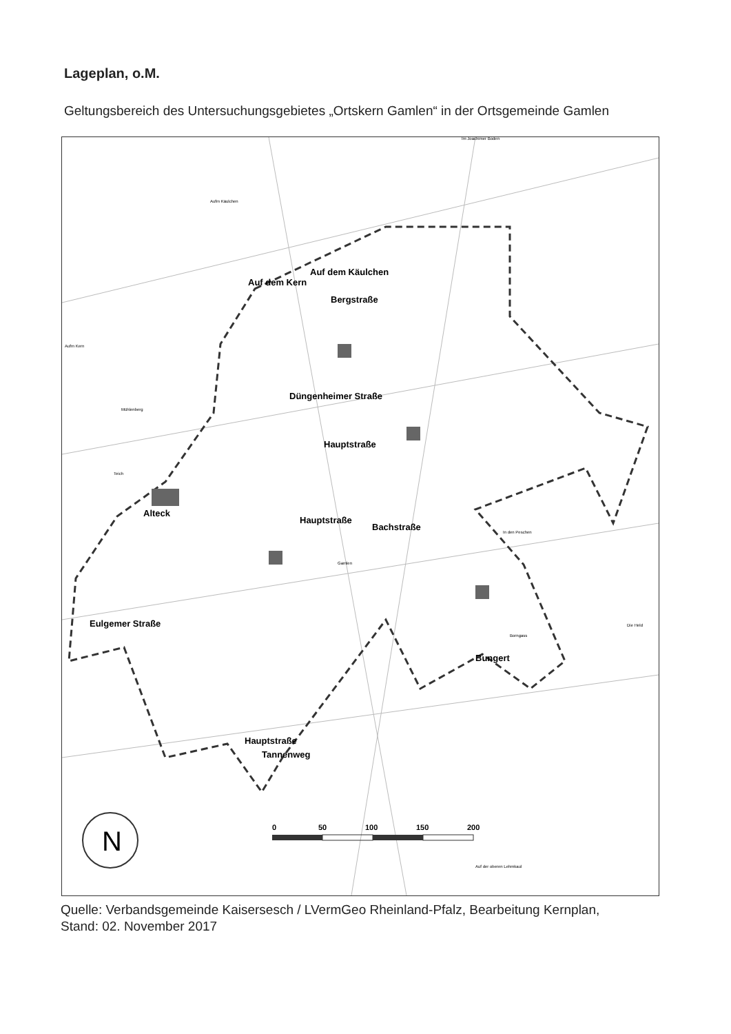Lageplan, o.M.
Geltungsbereich des Untersuchungsgebietes „Ortskern Gamlen“ in der Ortsgemeinde Gamlen
N
0
50
100
150
200
Auf dem Käulchen
Auf dem Kern
Bergstraße
Düngenheimer Straße
Hauptstraße
Bachstraße
Hauptstraße
Alteck
Eulgemer Straße
Bungert
Hauptstraße
Tannenweg
Im Joachimer Boden
Aufm Käulchen
Aufm Kern
Mühlenberg
Teich
In den Peschen
Borngass
Die Held
Auf der oberen Lehmkaul
Gamlen
Quelle: Verbandsgemeinde Kaisersesch / LVermGeo Rheinland-Pfalz, Bearbeitung Kernplan,
Stand: 02. November 2017